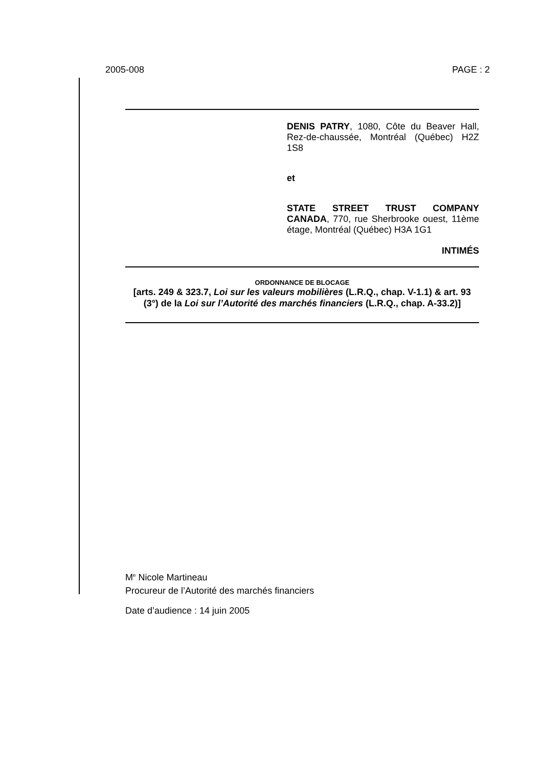2005-008 PAGE : 2
DENIS PATRY, 1080, Côte du Beaver Hall, Rez-de-chaussée, Montréal (Québec) H2Z 1S8
et
STATE STREET TRUST COMPANY CANADA, 770, rue Sherbrooke ouest, 11ème étage, Montréal (Québec) H3A 1G1
INTIMÉS
ORDONNANCE DE BLOCAGE
[arts. 249 & 323.7, Loi sur les valeurs mobilières (L.R.Q., chap. V-1.1) & art. 93 (3°) de la Loi sur l’Autorité des marchés financiers (L.R.Q., chap. A-33.2)]
M<sup>e</sup> Nicole Martineau
Procureur de l’Autorité des marchés financiers
Date d’audience : 14 juin 2005